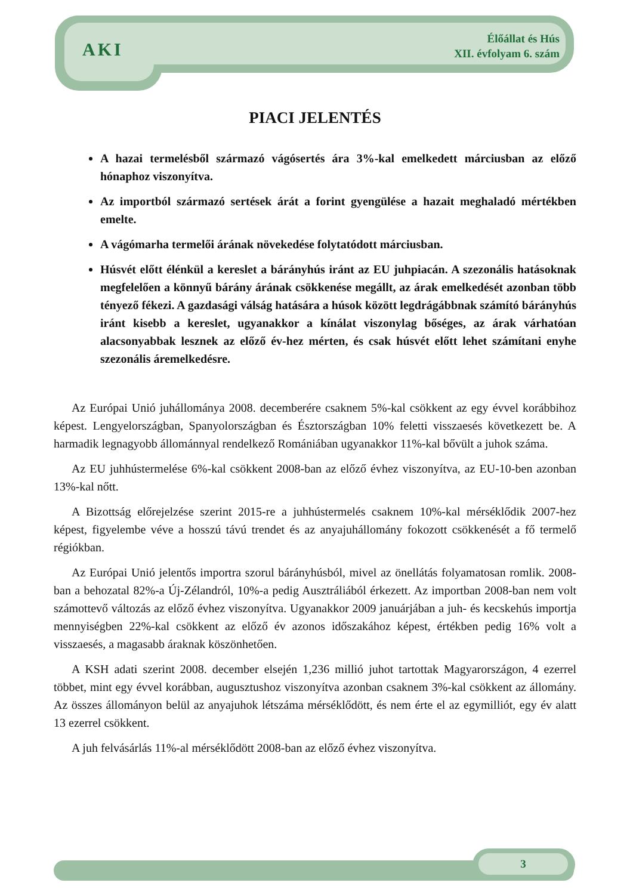AKI
Élőállat és Hús
XII. évfolyam 6. szám
PIACI JELENTÉS
A hazai termelésből származó vágósertés ára 3%-kal emelkedett márciusban az előző hónaphoz viszonyítva.
Az importból származó sertések árát a forint gyengülése a hazait meghaladó mértékben emelte.
A vágómarha termelői árának növekedése folytatódott márciusban.
Húsvét előtt élénkül a kereslet a bárányhús iránt az EU juhpiacán. A szezonális hatásoknak megfelelően a könnyű bárány árának csökkenése megállt, az árak emelkedését azonban több tényező fékezi. A gazdasági válság hatására a húsok között legdrágábbnak számító bárányhús iránt kisebb a kereslet, ugyanakkor a kínálat viszonylag bőséges, az árak várhatóan alacsonyabbak lesznek az előző év-hez mérten, és csak húsvét előtt lehet számítani enyhe szezonális áremelkedésre.
Az Európai Unió juhállománya 2008. decemberére csaknem 5%-kal csökkent az egy évvel korábbihoz képest. Lengyelországban, Spanyolországban és Észtországban 10% feletti visszaesés következett be. A harmadik legnagyobb állománnyal rendelkező Romániában ugyanakkor 11%-kal bővült a juhok száma.
Az EU juhhústermelése 6%-kal csökkent 2008-ban az előző évhez viszonyítva, az EU-10-ben azonban 13%-kal nőtt.
A Bizottság előrejelzése szerint 2015-re a juhhústermelés csaknem 10%-kal mérséklődik 2007-hez képest, figyelembe véve a hosszú távú trendet és az anyajuhállomány fokozott csökkenését a fő termelő régiókban.
Az Európai Unió jelentős importra szorul bárányhúsból, mivel az önellátás folyamatosan romlik. 2008-ban a behozatal 82%-a Új-Zélandról, 10%-a pedig Ausztráliából érkezett. Az importban 2008-ban nem volt számottevő változás az előző évhez viszonyítva. Ugyanakkor 2009 januárjában a juh- és kecskehús importja mennyiségben 22%-kal csökkent az előző év azonos időszakához képest, értékben pedig 16% volt a visszaesés, a magasabb áraknak köszönhetően.
A KSH adati szerint 2008. december elsején 1,236 millió juhot tartottak Magyarországon, 4 ezerrel többet, mint egy évvel korábban, augusztushoz viszonyítva azonban csaknem 3%-kal csökkent az állomány. Az összes állományon belül az anyajuhok létszáma mérséklődött, és nem érte el az egymilliót, egy év alatt 13 ezerrel csökkent.
A juh felvásárlás 11%-al mérséklődött 2008-ban az előző évhez viszonyítva.
3